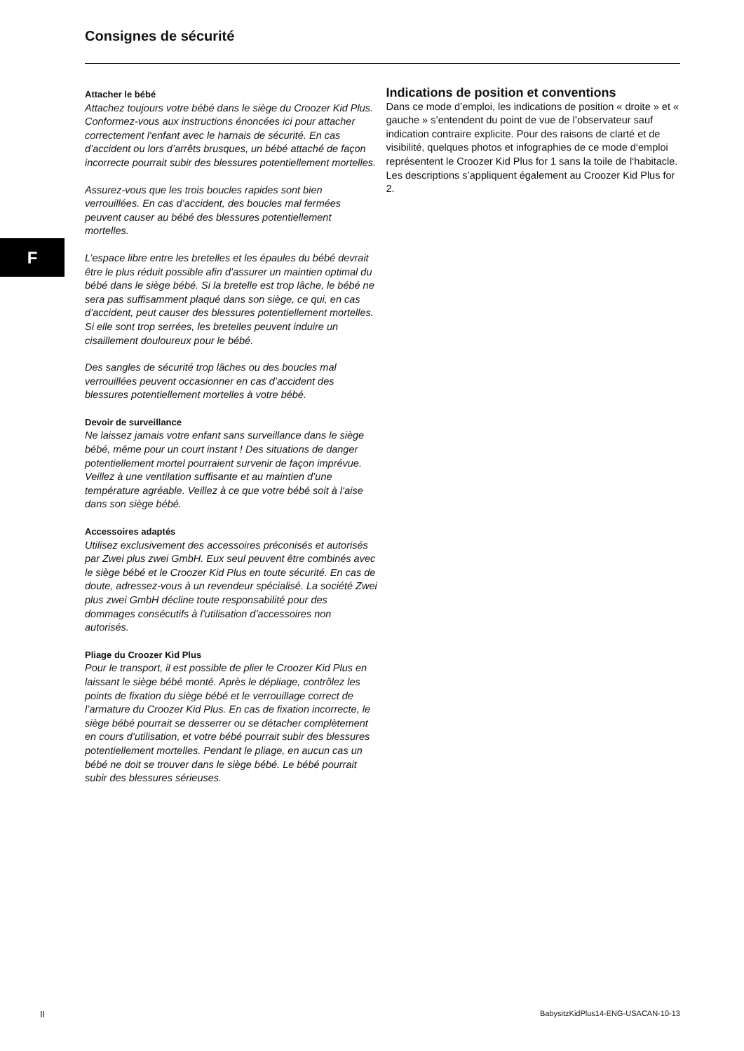Consignes de sécurité
F
Attacher le bébé
Attachez toujours votre bébé dans le siège du Croozer Kid Plus. Conformez-vous aux instructions énoncées ici pour attacher correctement l‘enfant avec le harnais de sécurité. En cas d’accident ou lors d’arrêts brusques, un bébé attaché de façon incorrecte pourrait subir des blessures potentiellement mortelles.
Assurez-vous que les trois boucles rapides sont bien verrouillées. En cas d’accident, des boucles mal fermées peuvent causer au bébé des blessures potentiellement mortelles.
L’espace libre entre les bretelles et les épaules du bébé devrait être le plus réduit possible afin d’assurer un maintien optimal du bébé dans le siège bébé. Si la bretelle est trop lâche, le bébé ne sera pas suffisamment plaqué dans son siège, ce qui, en cas d’accident, peut causer des blessures potentiellement mortelles. Si elle sont trop serrées, les bretelles peuvent induire un cisaillement douloureux pour le bébé.
Des sangles de sécurité trop lâches ou des boucles mal verrouillées peuvent occasionner en cas d’accident des blessures potentiellement mortelles à votre bébé.
Devoir de surveillance
Ne laissez jamais votre enfant sans surveillance dans le siège bébé, même pour un court instant ! Des situations de danger potentiellement mortel pourraient survenir de façon imprévue. Veillez à une ventilation suffisante et au maintien d’une température agréable. Veillez à ce que votre bébé soit à l‘aise dans son siège bébé.
Accessoires adaptés
Utilisez exclusivement des accessoires préconisés et autorisés par Zwei plus zwei GmbH. Eux seul peuvent être combinés avec le siège bébé et le Croozer Kid Plus en toute sécurité. En cas de doute, adressez-vous à un revendeur spécialisé. La société Zwei plus zwei GmbH décline toute responsabilité pour des dommages consécutifs à l’utilisation d’accessoires non autorisés.
Pliage du Croozer Kid Plus
Pour le transport, il est possible de plier le Croozer Kid Plus en laissant le siège bébé monté. Après le dépliage, contrôlez les points de fixation du siège bébé et le verrouillage correct de l’armature du Croozer Kid Plus. En cas de fixation incorrecte, le siège bébé pourrait se desserrer ou se détacher complètement en cours d’utilisation, et votre bébé pourrait subir des blessures potentiellement mortelles. Pendant le pliage, en aucun cas un bébé ne doit se trouver dans le siège bébé. Le bébé pourrait subir des blessures sérieuses.
Indications de position et conventions
Dans ce mode d’emploi, les indications de position « droite » et « gauche » s’entendent du point de vue de l’observateur sauf indication contraire explicite. Pour des raisons de clarté et de visibilité, quelques photos et infographies de ce mode d‘emploi représentent le Croozer Kid Plus for 1 sans la toile de l‘habitacle. Les descriptions s’appliquent également au Croozer Kid Plus for 2.
II
BabysitzKidPlus14-ENG-USACAN-10-13